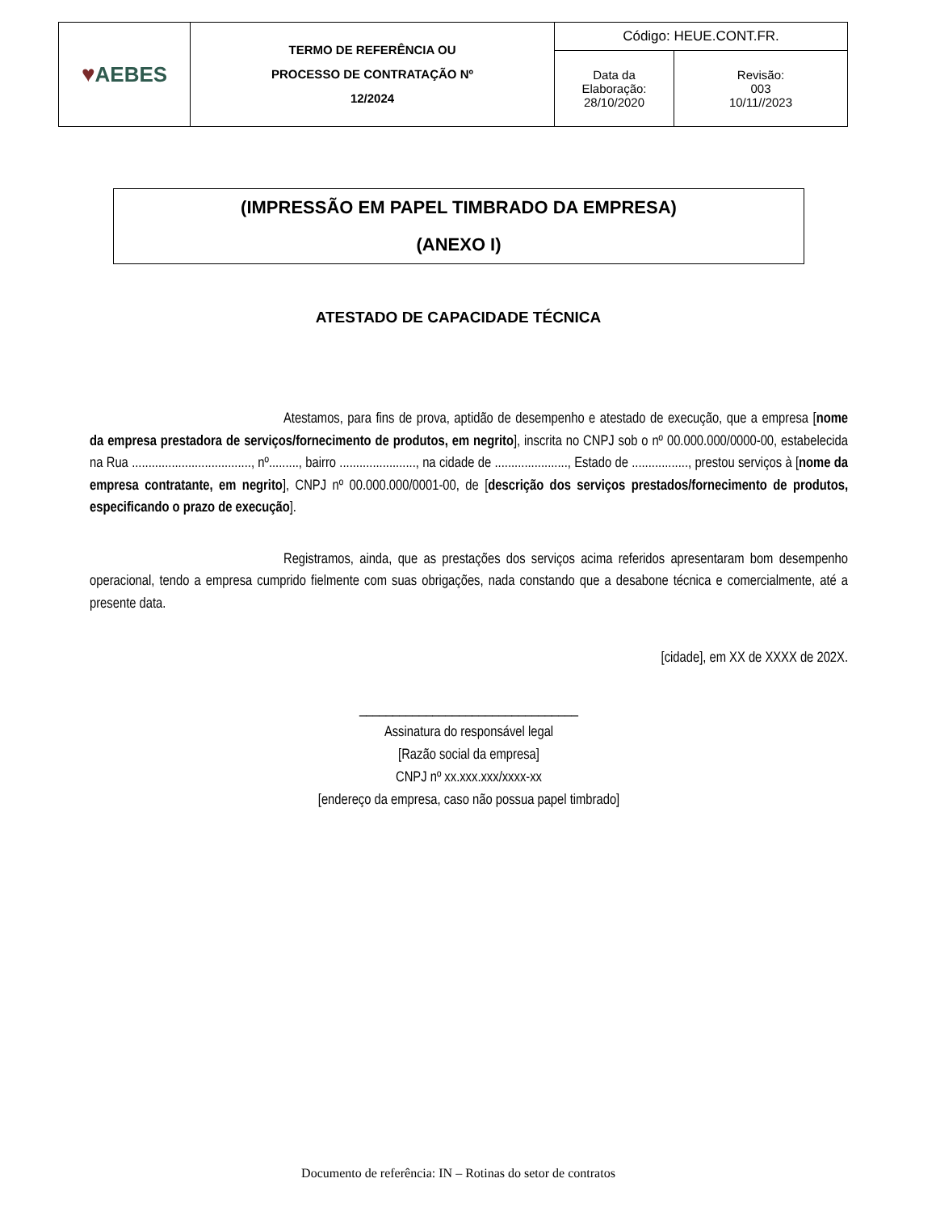| ♥ AEBES | TERMO DE REFERÊNCIA OU PROCESSO DE CONTRATAÇÃO Nº 12/2024 | Código: HEUE.CONT.FR. | |
| | | Data da Elaboração: 28/10/2020 | Revisão: 003 10/11//2023 |
(IMPRESSÃO EM PAPEL TIMBRADO DA EMPRESA)
(ANEXO I)
ATESTADO DE CAPACIDADE TÉCNICA
Atestamos, para fins de prova, aptidão de desempenho e atestado de execução, que a empresa [nome da empresa prestadora de serviços/fornecimento de produtos, em negrito], inscrita no CNPJ sob o nº 00.000.000/0000-00, estabelecida na Rua ...................................., nº........., bairro ......................., na cidade de ......................, Estado de ................., prestou serviços à [nome da empresa contratante, em negrito], CNPJ nº 00.000.000/0001-00, de [descrição dos serviços prestados/fornecimento de produtos, especificando o prazo de execução].
Registramos, ainda, que as prestações dos serviços acima referidos apresentaram bom desempenho operacional, tendo a empresa cumprido fielmente com suas obrigações, nada constando que a desabone técnica e comercialmente, até a presente data.
[cidade], em XX de XXXX de 202X.
_________________________________
Assinatura do responsável legal
[Razão social da empresa]
CNPJ nº xx.xxx.xxx/xxxx-xx
[endereço da empresa, caso não possua papel timbrado]
Documento de referência: IN – Rotinas do setor de contratos